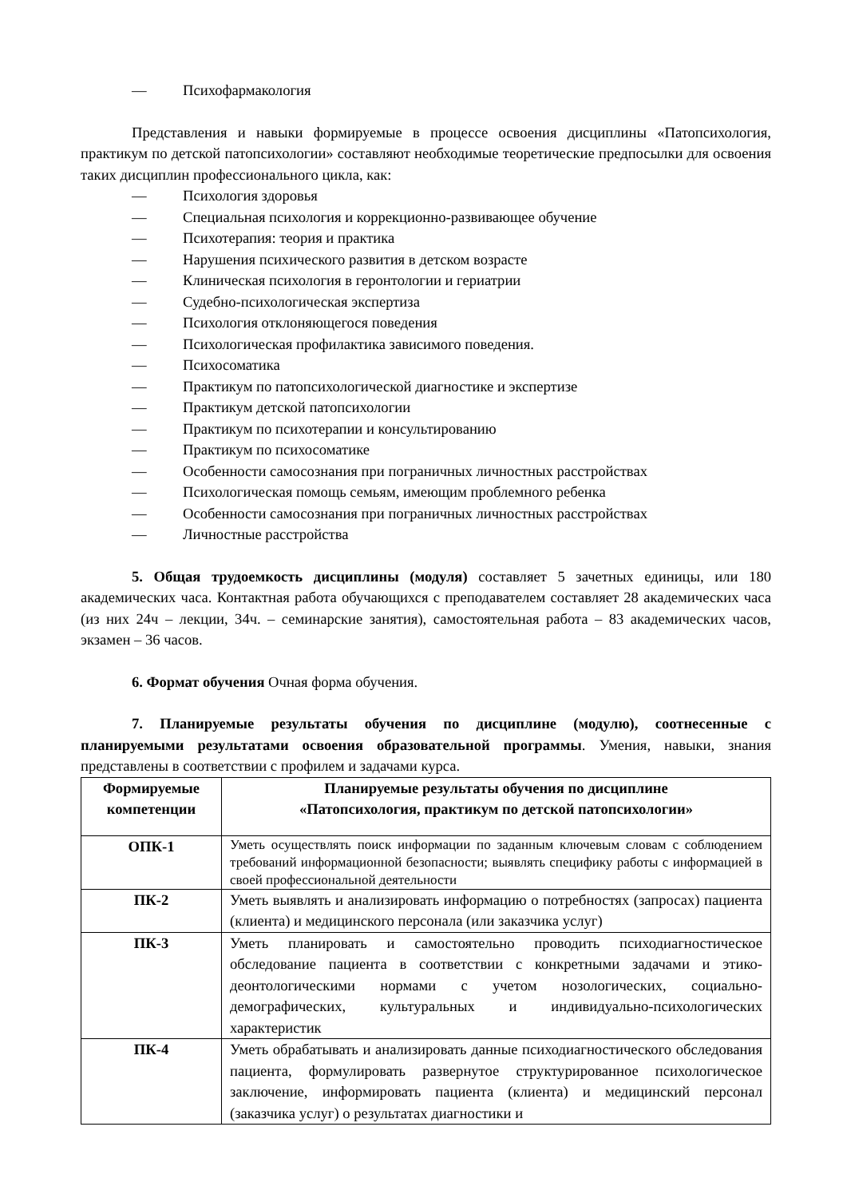— Психофармакология
Представления и навыки формируемые в процессе освоения дисциплины «Патопсихология, практикум по детской патопсихологии» составляют необходимые теоретические предпосылки для освоения таких дисциплин профессионального цикла, как:
— Психология здоровья
— Специальная психология и коррекционно-развивающее обучение
— Психотерапия: теория и практика
— Нарушения психического развития в детском возрасте
— Клиническая психология в геронтологии и гериатрии
— Судебно-психологическая экспертиза
— Психология отклоняющегося поведения
— Психологическая профилактика зависимого поведения.
— Психосоматика
— Практикум по патопсихологической диагностике и экспертизе
— Практикум детской патопсихологии
— Практикум по психотерапии и консультированию
— Практикум по психосоматике
— Особенности самосознания при пограничных личностных расстройствах
— Психологическая помощь семьям, имеющим проблемного ребенка
— Особенности самосознания при пограничных личностных расстройствах
— Личностные расстройства
5. Общая трудоемкость дисциплины (модуля) составляет 5 зачетных единицы, или 180 академических часа. Контактная работа обучающихся с преподавателем составляет 28 академических часа (из них 24ч – лекции, 34ч. – семинарские занятия), самостоятельная работа – 83 академических часов, экзамен – 36 часов.
6. Формат обучения Очная форма обучения.
7. Планируемые результаты обучения по дисциплине (модулю), соотнесенные с планируемыми результатами освоения образовательной программы. Умения, навыки, знания представлены в соответствии с профилем и задачами курса.
| Формируемые компетенции | Планируемые результаты обучения по дисциплине «Патопсихология, практикум по детской патопсихологии» |
| --- | --- |
| ОПК-1 | Уметь осуществлять поиск информации по заданным ключевым словам с соблюдением требований информационной безопасности; выявлять специфику работы с информацией в своей профессиональной деятельности |
| ПК-2 | Уметь выявлять и анализировать информацию о потребностях (запросах) пациента (клиента) и медицинского персонала (или заказчика услуг) |
| ПК-3 | Уметь планировать и самостоятельно проводить психодиагностическое обследование пациента в соответствии с конкретными задачами и этико-деонтологическими нормами с учетом нозологических, социально- демографических, культуральных и индивидуально-психологических характеристик |
| ПК-4 | Уметь обрабатывать и анализировать данные психодиагностического обследования пациента, формулировать развернутое структурированное психологическое заключение, информировать пациента (клиента) и медицинский персонал (заказчика услуг) о результатах диагностики и |